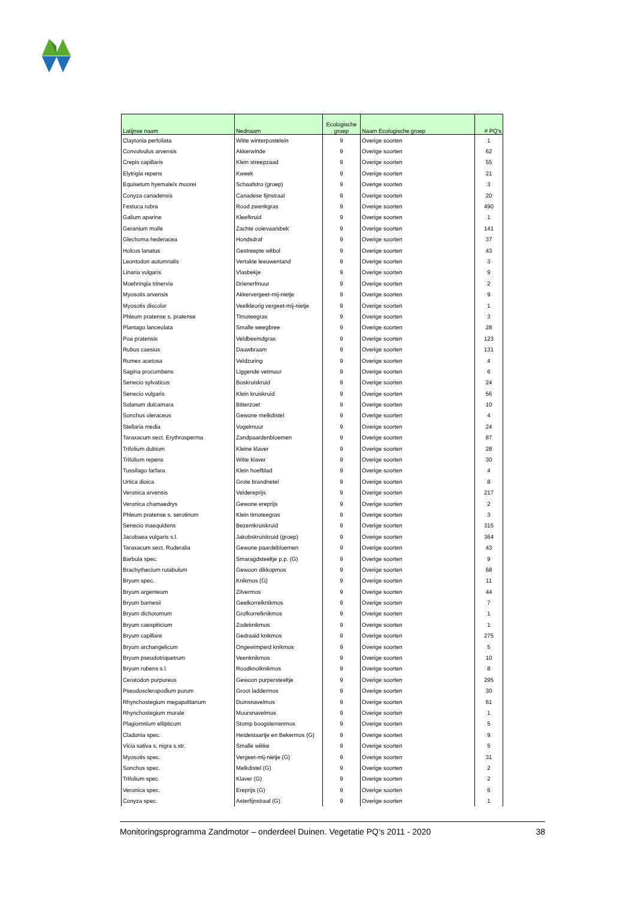| Latijnse naam | Nednaam | Ecologische groep | Naam Ecologische groep | # PQ's |
| --- | --- | --- | --- | --- |
| Claytonia perfoliata | Witte winterpostelein | 9 | Overige soorten | 1 |
| Convolvulus arvensis | Akkerwinde | 9 | Overige soorten | 62 |
| Crepis capillaris | Klein streepzaad | 9 | Overige soorten | 55 |
| Elytrigia repens | Kweek | 9 | Overige soorten | 21 |
| Equisetum hyemale/x moorei | Schaafstro (groep) | 9 | Overige soorten | 3 |
| Conyza canadensis | Canadese fijnstraal | 9 | Overige soorten | 20 |
| Festuca rubra | Rood zwenkgras | 9 | Overige soorten | 490 |
| Galium aparine | Kleefkruid | 9 | Overige soorten | 1 |
| Geranium molle | Zachte ooievaarsbek | 9 | Overige soorten | 141 |
| Glechoma hederacea | Hondsdraf | 9 | Overige soorten | 37 |
| Holcus lanatus | Gestreepte witbol | 9 | Overige soorten | 43 |
| Leontodon autumnalis | Vertakte leeuwentand | 9 | Overige soorten | 3 |
| Linaria vulgaris | Vlasbekje | 9 | Overige soorten | 9 |
| Moehringia trinervia | Drienerfmuur | 9 | Overige soorten | 2 |
| Myosotis arvensis | Akkervergeet-mij-nietje | 9 | Overige soorten | 9 |
| Myosotis discolor | Veelkleurig vergeet-mij-nietje | 9 | Overige soorten | 1 |
| Phleum pratense s. pratense | Timoteegras | 9 | Overige soorten | 3 |
| Plantago lanceolata | Smalle weegbree | 9 | Overige soorten | 28 |
| Poa pratensis | Veldbeemdgras | 9 | Overige soorten | 123 |
| Rubus caesius | Dauwbraam | 9 | Overige soorten | 131 |
| Rumex acetosa | Veldzuring | 9 | Overige soorten | 4 |
| Sagina procumbens | Liggende vetmuur | 9 | Overige soorten | 6 |
| Senecio sylvaticus | Boskruiskruid | 9 | Overige soorten | 24 |
| Senecio vulgaris | Klein kruiskruid | 9 | Overige soorten | 56 |
| Solanum dulcamara | Bitterzoet | 9 | Overige soorten | 10 |
| Sonchus oleraceus | Gewone melkdistel | 9 | Overige soorten | 4 |
| Stellaria media | Vogelmuur | 9 | Overige soorten | 24 |
| Taraxacum sect. Erythrosperma | Zandpaardenbloemen | 9 | Overige soorten | 87 |
| Trifolium dubium | Kleine klaver | 9 | Overige soorten | 28 |
| Trifolium repens | Witte klaver | 9 | Overige soorten | 30 |
| Tussilago farfara | Klein hoefblad | 9 | Overige soorten | 4 |
| Urtica dioica | Grote brandnetel | 9 | Overige soorten | 8 |
| Veronica arvensis | Veldereprijs | 9 | Overige soorten | 217 |
| Veronica chamaedrys | Gewone ereprijs | 9 | Overige soorten | 2 |
| Phleum pratense s. serotinum | Klein timoteegras | 9 | Overige soorten | 3 |
| Senecio inaequidens | Bezemkruiskruid | 9 | Overige soorten | 315 |
| Jacobaea vulgaris s.l. | Jakobskruiskruid (groep) | 9 | Overige soorten | 364 |
| Taraxacum sect. Ruderalia | Gewone paardebloemen | 9 | Overige soorten | 43 |
| Barbula spec. | Smaragdsteeltje p.p. (G) | 9 | Overige soorten | 9 |
| Brachythecium rutabulum | Gewoon dikkopmos | 9 | Overige soorten | 68 |
| Bryum spec. | Knikmos (G) | 9 | Overige soorten | 11 |
| Bryum argenteum | Zilvermos | 9 | Overige soorten | 44 |
| Bryum barnesii | Geelkorrelknikmos | 9 | Overige soorten | 7 |
| Bryum dichotomum | Grofkorrelknikmos | 9 | Overige soorten | 1 |
| Bryum caespiticium | Zodeknikmos | 9 | Overige soorten | 1 |
| Bryum capillare | Gedraaid knikmos | 9 | Overige soorten | 275 |
| Bryum archangelicum | Ongewimperd knikmos | 9 | Overige soorten | 5 |
| Bryum pseudotriquetrum | Veenknikmos | 9 | Overige soorten | 10 |
| Bryum rubens s.l. | Roodknolknikmos | 9 | Overige soorten | 8 |
| Ceratodon purpureus | Gewoon purpersteeltje | 9 | Overige soorten | 295 |
| Pseudoscleropodium purum | Groot laddermos | 9 | Overige soorten | 30 |
| Rhynchostegium megapolitanum | Duinsnavelmos | 9 | Overige soorten | 61 |
| Rhynchostegium murale | Muursnavelmos | 9 | Overige soorten | 1 |
| Plagiomnium ellipticum | Stomp boogsterrenmos | 9 | Overige soorten | 5 |
| Cladonia spec. | Heidestaartje en Bekermos (G) | 9 | Overige soorten | 9 |
| Vicia sativa s. nigra s.str. | Smalle wikke | 9 | Overige soorten | 5 |
| Myosotis spec. | Vergeet-mij-nietje (G) | 9 | Overige soorten | 31 |
| Sonchus spec. | Melkdistel (G) | 9 | Overige soorten | 2 |
| Trifolium spec. | Klaver (G) | 9 | Overige soorten | 2 |
| Veronica spec. | Ereprijs (G) | 9 | Overige soorten | 6 |
| Conyza spec. | Asterfijnstraal (G) | 9 | Overige soorten | 1 |
Monitoringsprogramma Zandmotor – onderdeel Duinen. Vegetatie PQ’s 2011 - 2020 38